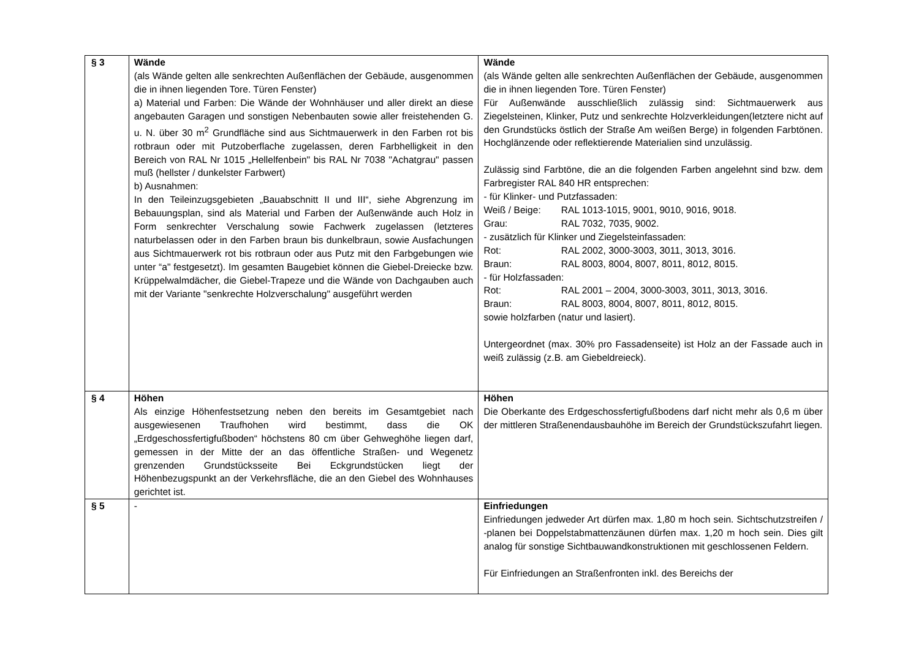| § 3 | Wände (als Wände gelten alle senkrechten Außenflächen der Gebäude, ausgenommen die in ihnen liegenden Tore. Türen Fenster) a) Material und Farben: Die Wände der Wohnhäuser und aller direkt an diese angebauten Garagen und sonstigen Nebenbauten sowie aller freistehenden G. u. N. über 30 m<sup>2</sup> Grundfläche sind aus Sichtmauerwerk in den Farben rot bis rotbraun oder mit Putzoberflache zugelassen, deren Farbhelligkeit in den Bereich von RAL Nr 1015 „Hellelfenbein" bis RAL Nr 7038 "Achatgrau" passen muß (hellster / dunkelster Farbwert) b) Ausnahmen: In den Teileinzugsgebieten „Bauabschnitt II und III“, siehe Abgrenzung im Bebauungsplan, sind als Material und Farben der Außenwände auch Holz in Form senkrechter Verschalung sowie Fachwerk zugelassen (letzteres naturbelassen oder in den Farben braun bis dunkelbraun, sowie Ausfachungen aus Sichtmauerwerk rot bis rotbraun oder aus Putz mit den Farbgebungen wie unter “a" festgesetzt). Im gesamten Baugebiet können die Giebel-Dreiecke bzw. Krüppelwalmdächer, die Giebel-Trapeze und die Wände von Dachgauben auch mit der Variante "senkrechte Holzverschalung" ausgeführt werden | Wände (als Wände gelten alle senkrechten Außenflächen der Gebäude, ausgenommen die in ihnen liegenden Tore. Türen Fenster) Für Außenwände ausschließlich zulässig sind: Sichtmauerwerk aus Ziegelsteinen, Klinker, Putz und senkrechte Holzverkleidungen(letztere nicht auf den Grundstücks östlich der Straße Am weißen Berge) in folgenden Farbtönen. Hochglänzende oder reflektierende Materialien sind unzulässig. Zulässig sind Farbtöne, die an die folgenden Farben angelehnt sind bzw. dem Farbregister RAL 840 HR entsprechen: - für Klinker- und Putzfassaden: Weiß / Beige: RAL 1013-1015, 9001, 9010, 9016, 9018. Grau: RAL 7032, 7035, 9002. - zusätzlich für Klinker und Ziegelsteinfassaden: Rot: RAL 2002, 3000-3003, 3011, 3013, 3016. Braun: RAL 8003, 8004, 8007, 8011, 8012, 8015. - für Holzfassaden: Rot: RAL 2001 – 2004, 3000-3003, 3011, 3013, 3016. Braun: RAL 8003, 8004, 8007, 8011, 8012, 8015. sowie holzfarben (natur und lasiert). Untergeordnet (max. 30% pro Fassadenseite) ist Holz an der Fassade auch in weiß zulässig (z.B. am Giebeldreieck). |
| § 4 | Höhen Als einzige Höhenfestsetzung neben den bereits im Gesamtgebiet nach ausgewiesenen Traufhohen wird bestimmt, dass die OK „Erdgeschossfertigfußboden“ höchstens 80 cm über Gehweghöhe liegen darf, gemessen in der Mitte der an das öffentliche Straßen- und Wegenetz grenzenden Grundstücksseite Bei Eckgrundstücken liegt der Höhenbezugspunkt an der Verkehrsfläche, die an den Giebel des Wohnhauses gerichtet ist. | Höhen Die Oberkante des Erdgeschossfertigfußbodens darf nicht mehr als 0,6 m über der mittleren Straßenendausbauhöhe im Bereich der Grundstückszufahrt liegen. |
| § 5 | - | Einfriedungen Einfriedungen jedweder Art dürfen max. 1,80 m hoch sein. Sichtschutzstreifen / -planen bei Doppelstabmattenzäunen dürfen max. 1,20 m hoch sein. Dies gilt analog für sonstige Sichtbauwandkonstruktionen mit geschlossenen Feldern. Für Einfriedungen an Straßenfronten inkl. des Bereichs der |